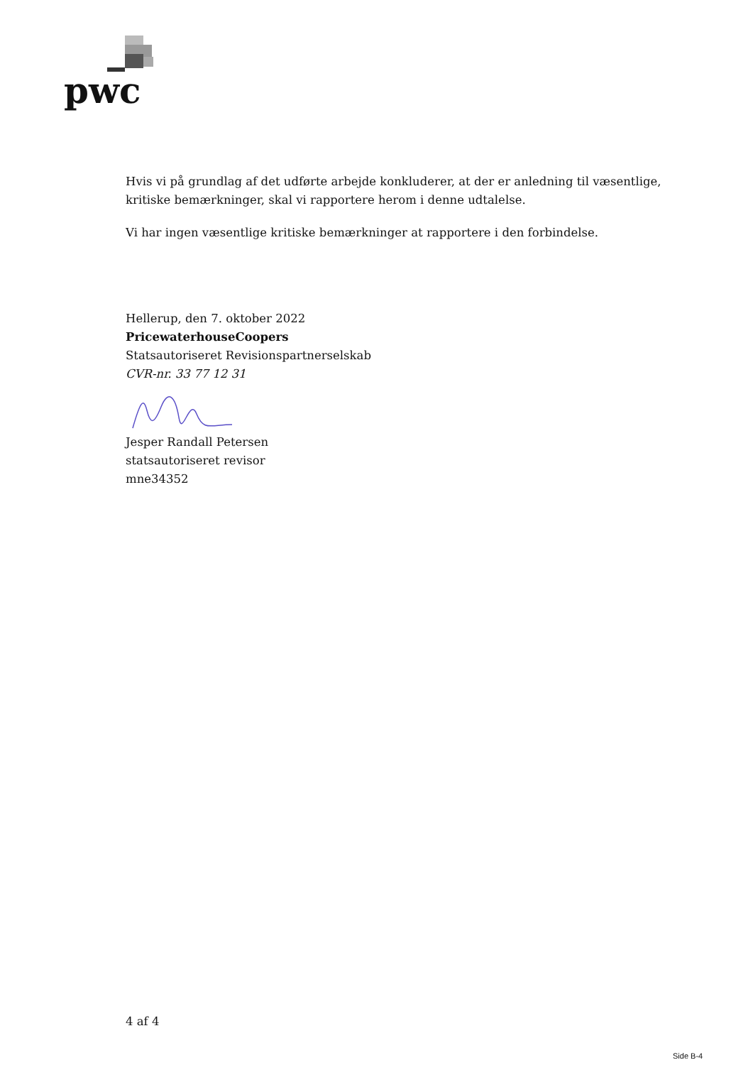pwc
Hvis vi på grundlag af det udførte arbejde konkluderer, at der er anledning til væsentlige, kritiske bemærkninger, skal vi rapportere herom i denne udtalelse.
Vi har ingen væsentlige kritiske bemærkninger at rapportere i den forbindelse.
Hellerup, den 7. oktober 2022
PricewaterhouseCoopers
Statsautoriseret Revisionspartnerselskab
CVR-nr. 33 77 12 31
Jesper Randall Petersen
statsautoriseret revisor
mne34352
4 af 4
Side B-4